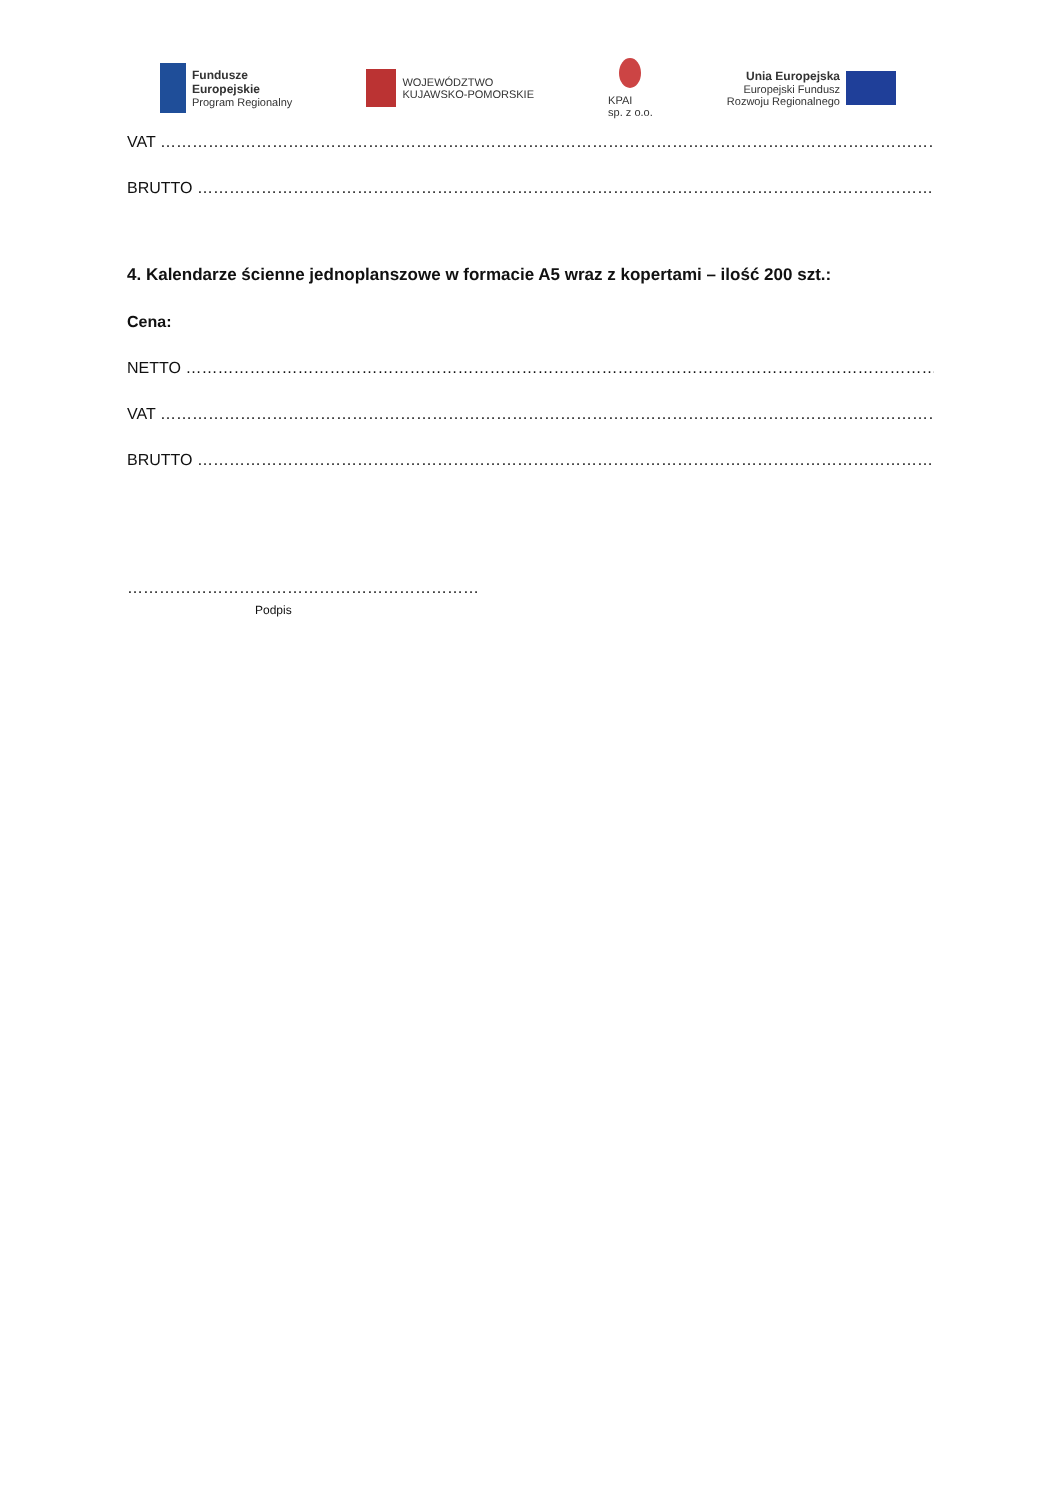Fundusze
Europejskie
Program Regionalny
WOJEWÓDZTWO
KUJAWSKO-POMORSKIE
KPAI
sp. z o.o.
Unia Europejska
Europejski Fundusz
Rozwoju Regionalnego
VAT ………………………………………………………………………………………………………………………………………..
BRUTTO ………………………………………………………………………………………………………………………………….
4. Kalendarze ścienne jednoplanszowe w formacie A5 wraz z kopertami – ilość 200 szt.:
Cena:
NETTO ……………………………………………………………………………………………………………………………………..
VAT ………………………………………………………………………………………………………………………………………..
BRUTTO ………………………………………………………………………………………………………………………………
…………………………………………………………
Podpis